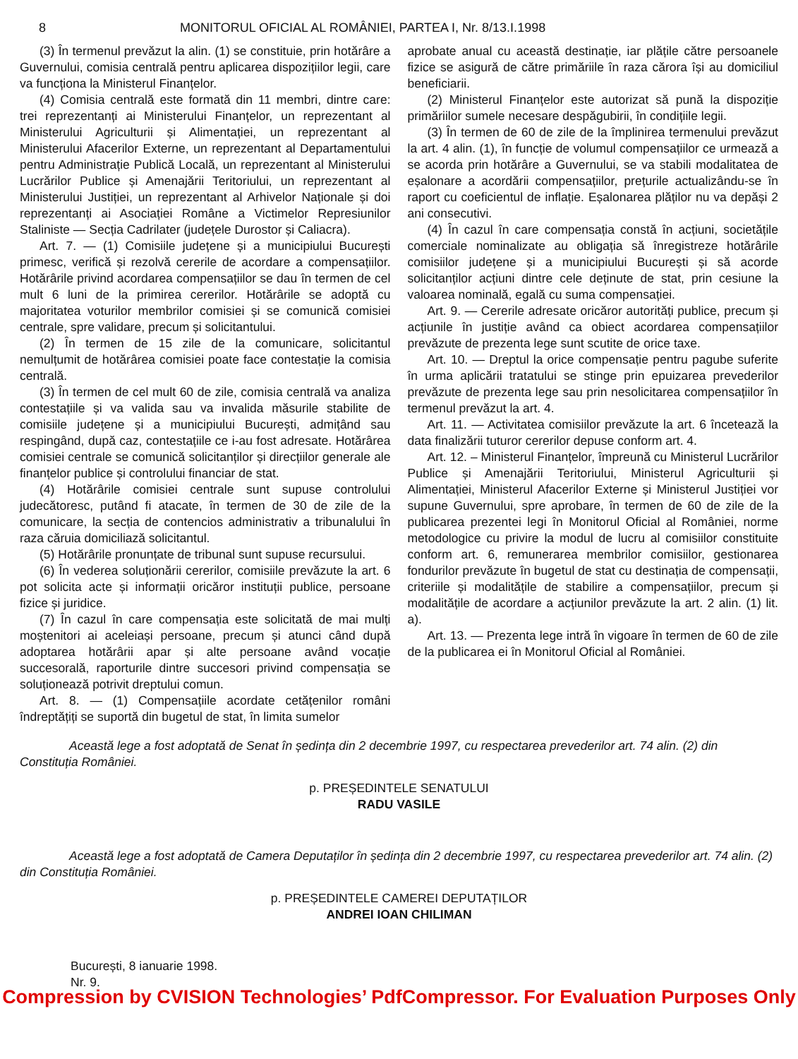8 MONITORUL OFICIAL AL ROMÂNIEI, PARTEA I, Nr. 8/13.I.1998
(3) În termenul prevăzut la alin. (1) se constituie, prin hotărâre a Guvernului, comisia centrală pentru aplicarea dispozițiilor legii, care va funcționa la Ministerul Finanțelor.
(4) Comisia centrală este formată din 11 membri, dintre care: trei reprezentanți ai Ministerului Finanțelor, un reprezentant al Ministerului Agriculturii și Alimentației, un reprezentant al Ministerului Afacerilor Externe, un reprezentant al Departamentului pentru Administrație Publică Locală, un reprezentant al Ministerului Lucrărilor Publice și Amenajării Teritoriului, un reprezentant al Ministerului Justiției, un reprezentant al Arhivelor Naționale și doi reprezentanți ai Asociației Române a Victimelor Represiunilor Staliniste — Secția Cadrilater (județele Durostor și Caliacra).
Art. 7. — (1) Comisiile județene și a municipiului București primesc, verifică și rezolvă cererile de acordare a compensațiilor. Hotărârile privind acordarea compensațiilor se dau în termen de cel mult 6 luni de la primirea cererilor. Hotărârile se adoptă cu majoritatea voturilor membrilor comisiei și se comunică comisiei centrale, spre validare, precum și solicitantului.
(2) În termen de 15 zile de la comunicare, solicitantul nemulțumit de hotărârea comisiei poate face contestație la comisia centrală.
(3) În termen de cel mult 60 de zile, comisia centrală va analiza contestațiile și va valida sau va invalida măsurile stabilite de comisiile județene și a municipiului București, admițând sau respingând, după caz, contestațiile ce i-au fost adresate. Hotărârea comisiei centrale se comunică solicitanților și direcțiilor generale ale finanțelor publice și controlului financiar de stat.
(4) Hotărârile comisiei centrale sunt supuse controlului judecătoresc, putând fi atacate, în termen de 30 de zile de la comunicare, la secția de contencios administrativ a tribunalului în raza căruia domiciliază solicitantul.
(5) Hotărârile pronunțate de tribunal sunt supuse recursului.
(6) În vederea soluționării cererilor, comisiile prevăzute la art. 6 pot solicita acte și informații oricăror instituții publice, persoane fizice și juridice.
(7) În cazul în care compensația este solicitată de mai mulți moștenitori ai aceleiași persoane, precum și atunci când după adoptarea hotărârii apar și alte persoane având vocație succesorală, raporturile dintre succesori privind compensația se soluționează potrivit dreptului comun.
Art. 8. — (1) Compensațiile acordate cetățenilor români îndreptățiți se suportă din bugetul de stat, în limita sumelor
aprobate anual cu această destinație, iar plățile către persoanele fizice se asigură de către primăriile în raza cărora își au domiciliul beneficiarii.
(2) Ministerul Finanțelor este autorizat să pună la dispoziție primăriilor sumele necesare despăgubirii, în condițiile legii.
(3) În termen de 60 de zile de la împlinirea termenului prevăzut la art. 4 alin. (1), în funcție de volumul compensațiilor ce urmează a se acorda prin hotărâre a Guvernului, se va stabili modalitatea de eșalonare a acordării compensațiilor, prețurile actualizându-se în raport cu coeficientul de inflație. Eșalonarea plăților nu va depăși 2 ani consecutivi.
(4) În cazul în care compensația constă în acțiuni, societățile comerciale nominalizate au obligația să înregistreze hotărârile comisiilor județene și a municipiului București și să acorde solicitanților acțiuni dintre cele deținute de stat, prin cesiune la valoarea nominală, egală cu suma compensației.
Art. 9. — Cererile adresate oricăror autorități publice, precum și acțiunile în justiție având ca obiect acordarea compensațiilor prevăzute de prezenta lege sunt scutite de orice taxe.
Art. 10. — Dreptul la orice compensație pentru pagube suferite în urma aplicării tratatului se stinge prin epuizarea prevederilor prevăzute de prezenta lege sau prin nesolicitarea compensațiilor în termenul prevăzut la art. 4.
Art. 11. — Activitatea comisiilor prevăzute la art. 6 încetează la data finalizării tuturor cererilor depuse conform art. 4.
Art. 12. – Ministerul Finanțelor, împreună cu Ministerul Lucrărilor Publice și Amenajării Teritoriului, Ministerul Agriculturii și Alimentației, Ministerul Afacerilor Externe și Ministerul Justiției vor supune Guvernului, spre aprobare, în termen de 60 de zile de la publicarea prezentei legi în Monitorul Oficial al României, norme metodologice cu privire la modul de lucru al comisiilor constituite conform art. 6, remunerarea membrilor comisiilor, gestionarea fondurilor prevăzute în bugetul de stat cu destinația de compensații, criteriile și modalitățile de stabilire a compensațiilor, precum și modalitățile de acordare a acțiunilor prevăzute la art. 2 alin. (1) lit. a).
Art. 13. — Prezenta lege intră în vigoare în termen de 60 de zile de la publicarea ei în Monitorul Oficial al României.
Această lege a fost adoptată de Senat în ședința din 2 decembrie 1997, cu respectarea prevederilor art. 74 alin. (2) din Constituția României.
p. PREȘEDINTELE SENATULUI
RADU VASILE
Această lege a fost adoptată de Camera Deputaților în ședința din 2 decembrie 1997, cu respectarea prevederilor art. 74 alin. (2) din Constituția României.
p. PREȘEDINTELE CAMEREI DEPUTAȚILOR
ANDREI IOAN CHILIMAN
București, 8 ianuarie 1998.
Nr. 9.
Compression by CVISION Technologies’ PdfCompressor. For Evaluation Purposes Only